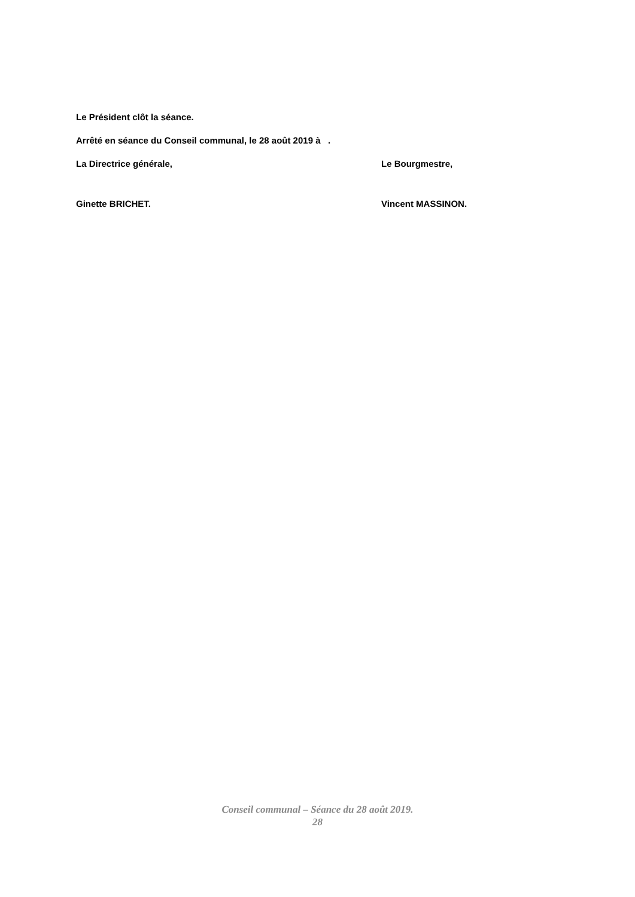Le Président clôt la séance.
Arrêté en séance du Conseil communal, le 28 août 2019 à .
La Directrice générale, Le Bourgmestre,
Ginette BRICHET. Vincent MASSINON.
Conseil communal – Séance du 28 août 2019.
28